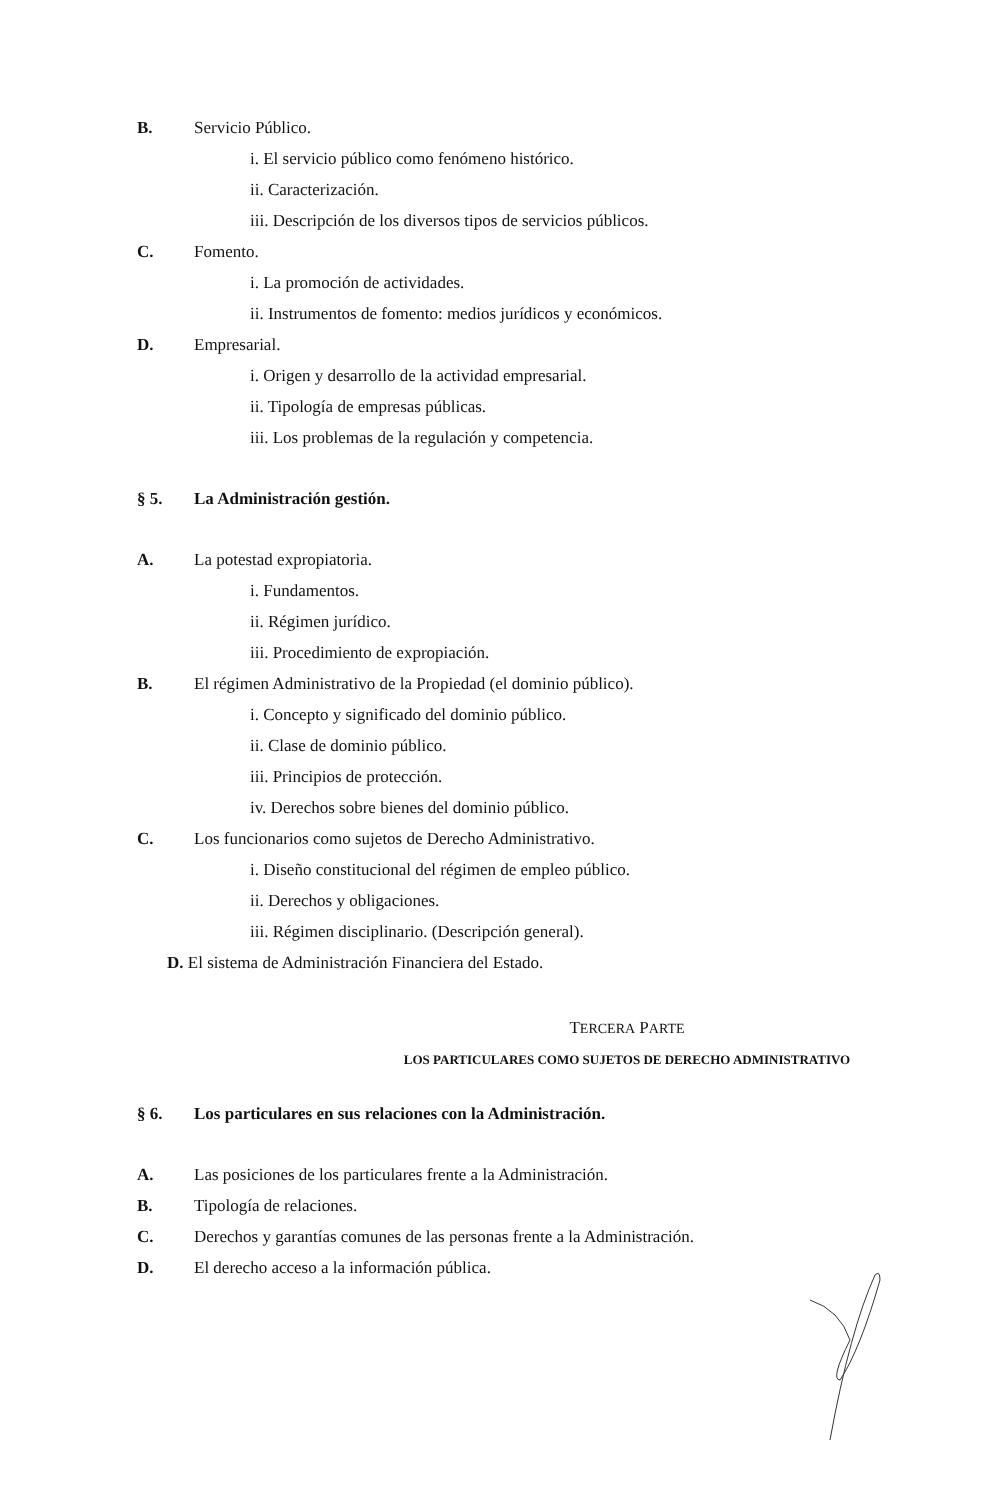B. Servicio Público.
i. El servicio público como fenómeno histórico.
ii. Caracterización.
iii. Descripción de los diversos tipos de servicios públicos.
C. Fomento.
i. La promoción de actividades.
ii. Instrumentos de fomento: medios jurídicos y económicos.
D. Empresarial.
i. Origen y desarrollo de la actividad empresarial.
ii. Tipología de empresas públicas.
iii. Los problemas de la regulación y competencia.
§ 5. La Administración gestión.
A. La potestad expropiatoria.
i. Fundamentos.
ii. Régimen jurídico.
iii. Procedimiento de expropiación.
B. El régimen Administrativo de la Propiedad (el dominio público).
i. Concepto y significado del dominio público.
ii. Clase de dominio público.
iii. Principios de protección.
iv. Derechos sobre bienes del dominio público.
C. Los funcionarios como sujetos de Derecho Administrativo.
i. Diseño constitucional del régimen de empleo público.
ii. Derechos y obligaciones.
iii. Régimen disciplinario. (Descripción general).
D. El sistema de Administración Financiera del Estado.
TERCERA PARTE
LOS PARTICULARES COMO SUJETOS DE DERECHO ADMINISTRATIVO
§ 6. Los particulares en sus relaciones con la Administración.
A. Las posiciones de los particulares frente a la Administración.
B. Tipología de relaciones.
C. Derechos y garantías comunes de las personas frente a la Administración.
D. El derecho acceso a la información pública.